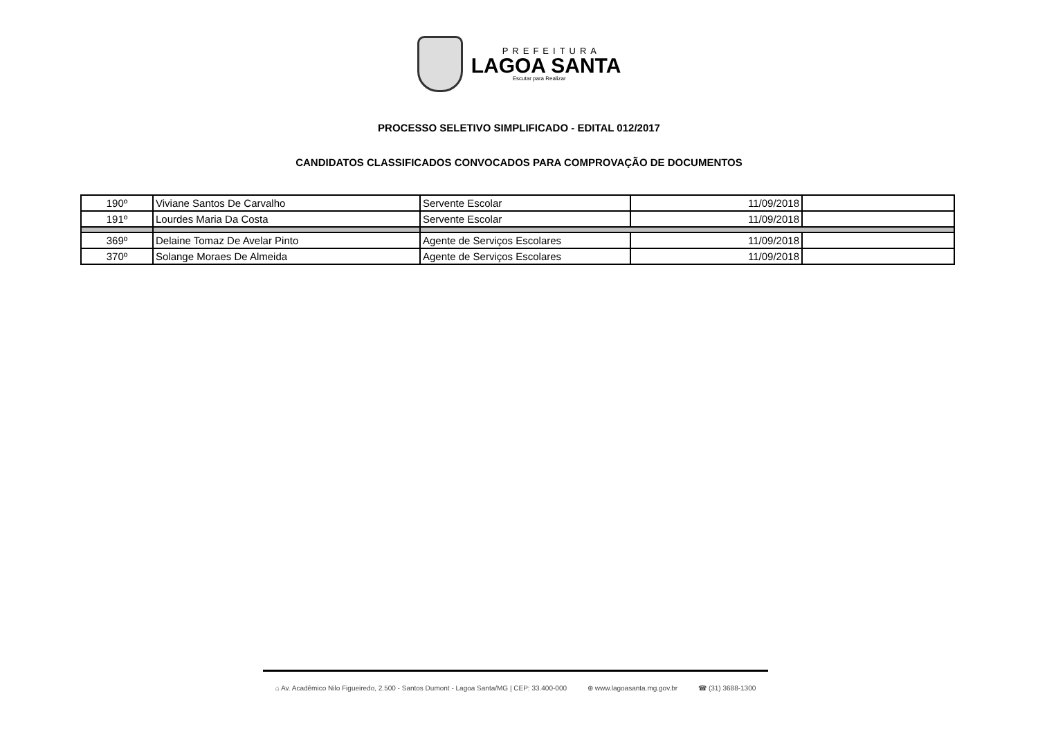PREFEITURA
LAGOA SANTA
Escutar para Realizar
PROCESSO SELETIVO SIMPLIFICADO - EDITAL 012/2017
CANDIDATOS CLASSIFICADOS CONVOCADOS PARA COMPROVAÇÃO DE DOCUMENTOS
| 190º | Viviane Santos De Carvalho | Servente Escolar | 11/09/2018 | |
| 191º | Lourdes Maria Da Costa | Servente Escolar | 11/09/2018 | |
| 369º | Delaine Tomaz De Avelar Pinto | Agente de Serviços Escolares | 11/09/2018 | |
| 370º | Solange Moraes De Almeida | Agente de Serviços Escolares | 11/09/2018 | |
⌂ Av. Acadêmico Nilo Figueiredo, 2.500 - Santos Dumont - Lagoa Santa/MG | CEP: 33.400-000 ⊕ www.lagoasanta.mg.gov.br ☎ (31) 3688-1300